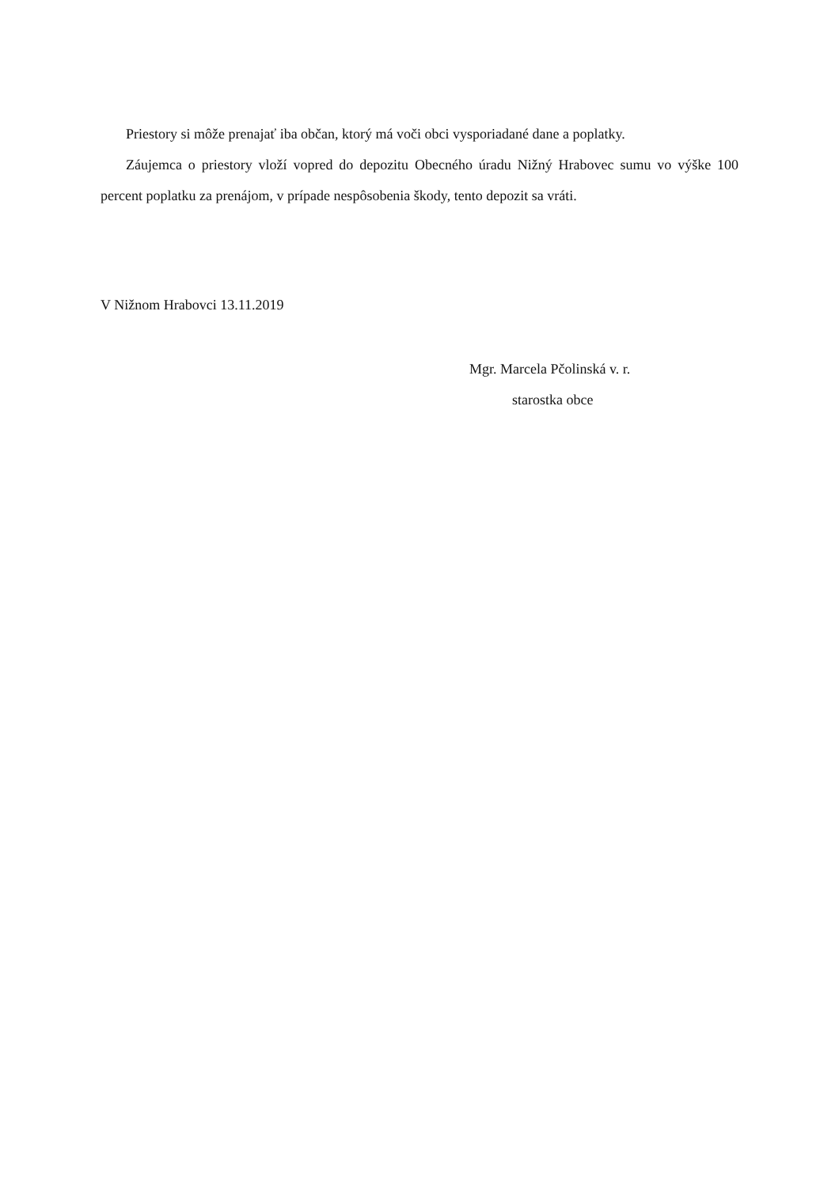Priestory si môže prenajať iba občan, ktorý má voči obci vysporiadané dane a poplatky.
Záujemca o priestory vloží vopred do depozitu Obecného úradu Nižný Hrabovec sumu vo výške 100 percent poplatku za prenájom, v prípade nespôsobenia škody, tento depozit sa vráti.
V Nižnom Hrabovci 13.11.2019
Mgr. Marcela Pčolinská v. r.
starostka obce